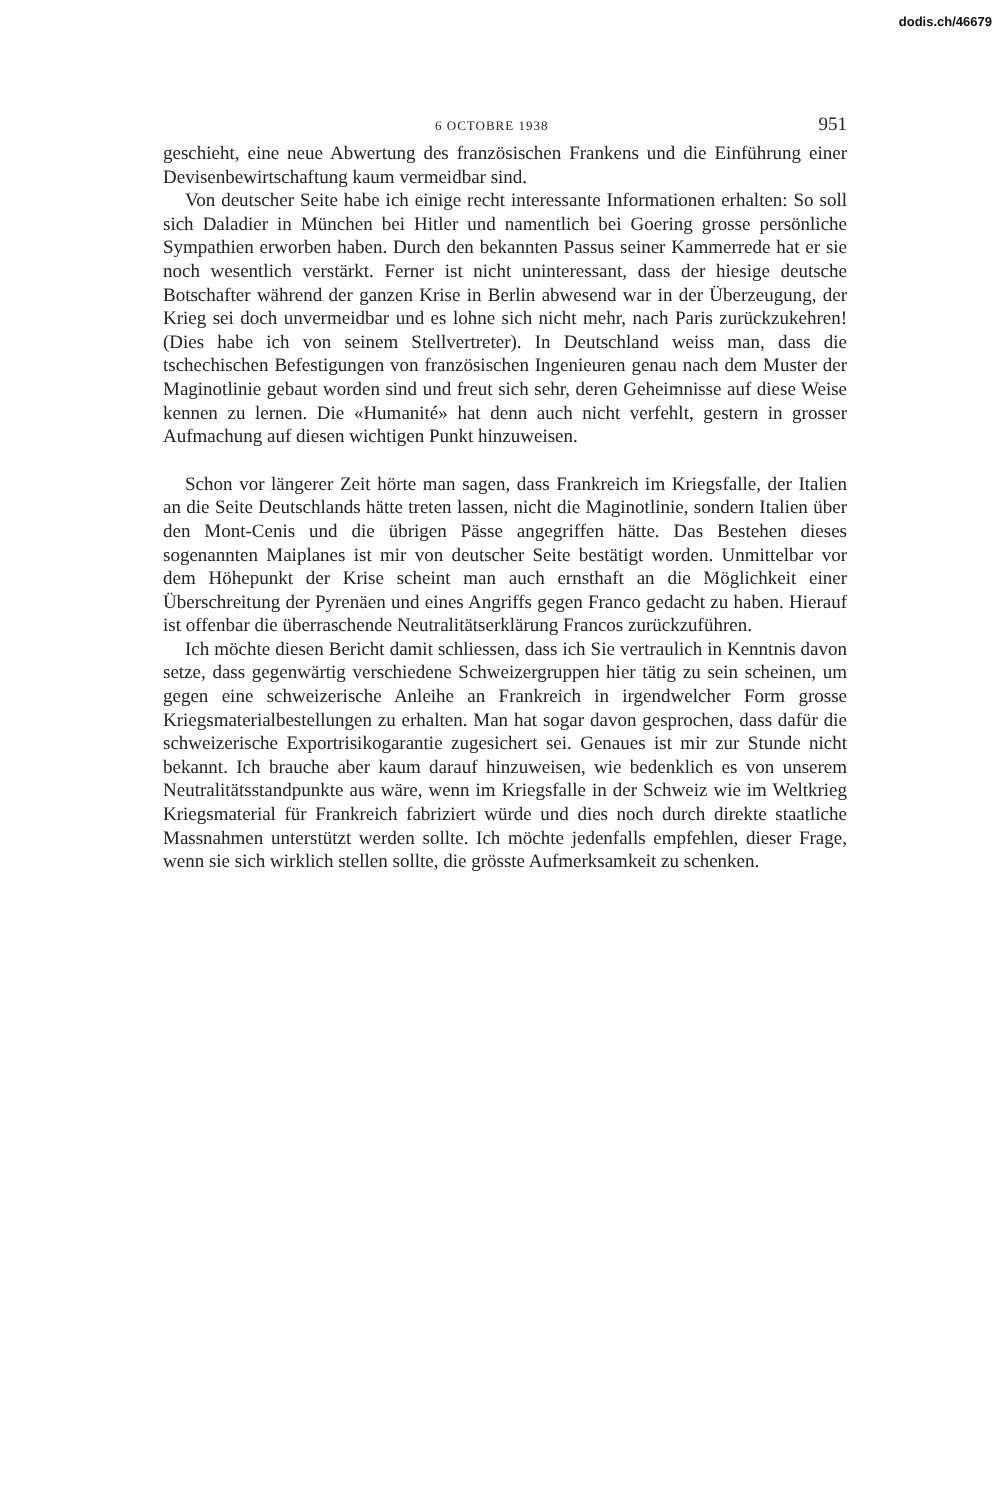dodis.ch/46679
6 OCTOBRE 1938 951
geschieht, eine neue Abwertung des französischen Frankens und die Einführung einer Devisenbewirtschaftung kaum vermeidbar sind.
Von deutscher Seite habe ich einige recht interessante Informationen erhalten: So soll sich Daladier in München bei Hitler und namentlich bei Goering grosse persönliche Sympathien erworben haben. Durch den bekannten Passus seiner Kammerrede hat er sie noch wesentlich verstärkt. Ferner ist nicht uninteressant, dass der hiesige deutsche Botschafter während der ganzen Krise in Berlin abwesend war in der Überzeugung, der Krieg sei doch unvermeidbar und es lohne sich nicht mehr, nach Paris zurückzukehren! (Dies habe ich von seinem Stellvertreter). In Deutschland weiss man, dass die tschechischen Befestigungen von französischen Ingenieuren genau nach dem Muster der Maginotlinie gebaut worden sind und freut sich sehr, deren Geheimnisse auf diese Weise kennen zu lernen. Die «Humanité» hat denn auch nicht verfehlt, gestern in grosser Aufmachung auf diesen wichtigen Punkt hinzuweisen.
Schon vor längerer Zeit hörte man sagen, dass Frankreich im Kriegsfalle, der Italien an die Seite Deutschlands hätte treten lassen, nicht die Maginotlinie, sondern Italien über den Mont-Cenis und die übrigen Pässe angegriffen hätte. Das Bestehen dieses sogenannten Maiplanes ist mir von deutscher Seite bestätigt worden. Unmittelbar vor dem Höhepunkt der Krise scheint man auch ernsthaft an die Möglichkeit einer Überschreitung der Pyrenäen und eines Angriffs gegen Franco gedacht zu haben. Hierauf ist offenbar die überraschende Neutralitätserklärung Francos zurückzuführen.
Ich möchte diesen Bericht damit schliessen, dass ich Sie vertraulich in Kenntnis davon setze, dass gegenwärtig verschiedene Schweizergruppen hier tätig zu sein scheinen, um gegen eine schweizerische Anleihe an Frankreich in irgendwelcher Form grosse Kriegsmaterialbestellungen zu erhalten. Man hat sogar davon gesprochen, dass dafür die schweizerische Exportrisikogarantie zugesichert sei. Genaues ist mir zur Stunde nicht bekannt. Ich brauche aber kaum darauf hinzuweisen, wie bedenklich es von unserem Neutralitätsstandpunkte aus wäre, wenn im Kriegsfalle in der Schweiz wie im Weltkrieg Kriegsmaterial für Frankreich fabriziert würde und dies noch durch direkte staatliche Massnahmen unterstützt werden sollte. Ich möchte jedenfalls empfehlen, dieser Frage, wenn sie sich wirklich stellen sollte, die grösste Aufmerksamkeit zu schenken.